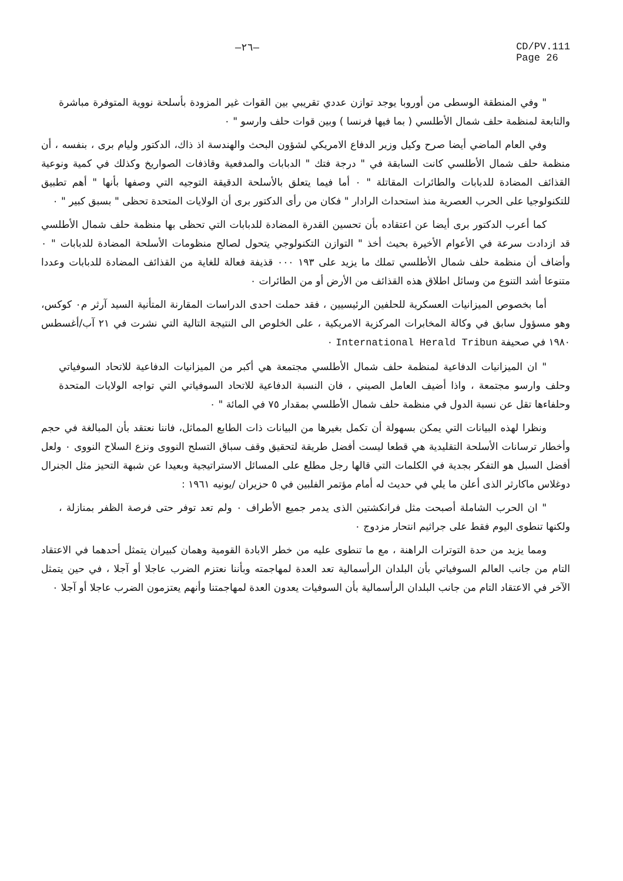—٢٦— CD/PV.111
Page 26
" وفي المنطقة الوسطى من أوروبا يوجد توازن عددي تقريبي بين القوات غير المزودة بأسلحة نووية المتوفرة مباشرة والتابعة لمنظمة حلف شمال الأطلسي ( بما فيها فرنسا ) وبين قوات حلف وارسو " ٠
وفي العام الماضي أيضا صرح وكيل وزير الدفاع الامريكي لشؤون البحث والهندسة اذ ذاك، الدكتور وليام برى ، بنفسه ، أن منظمة حلف شمال الأطلسي كانت السابقة في " درجة فتك " الدبابات والمدفعية وقاذفات الصواريخ وكذلك في كمية ونوعية القذائف المضادة للدبابات والطائرات المقاتلة " ٠ أما فيما يتعلق بالأسلحة الدقيقة التوجيه التي وصفها بأنها " أهم تطبيق للتكنولوجيا على الحرب العصرية منذ استحداث الرادار " فكان من رأى الدكتور برى أن الولايات المتحدة تحظى " بسبق كبير " ٠
كما أعرب الدكتور برى أيضا عن اعتقاده بأن تحسين القدرة المضادة للدبابات التي تحظى بها منظمة حلف شمال الأطلسي قد ازدادت سرعة في الأعوام الأخيرة بحيث أخذ " التوازن التكنولوجي يتحول لصالح منظومات الأسلحة المضادة للدبابات " ٠ وأضاف أن منظمة حلف شمال الأطلسي تملك ما يزيد على ١٩٣ ٠٠٠ قذيفة فعالة للغاية من القذائف المضادة للدبابات وعددا متنوعا أشد التنوع من وسائل اطلاق هذه القذائف من الأرض أو من الطائرات ٠
أما بخصوص الميزانيات العسكرية للحلفين الرئيسيين ، فقد حملت احدى الدراسات المقارنة المتأنية السيد آرثر م٠ كوكس، وهو مسؤول سابق في وكالة المخابرات المركزية الامريكية ، على الخلوص الى النتيجة التالية التي نشرت في ٢١ آب/أغسطس ١٩٨٠ في صحيفة International Herald Tribun ٠
" ان الميزانيات الدفاعية لمنظمة حلف شمال الأطلسي مجتمعة هي أكبر من الميزانيات الدفاعية للاتحاد السوفياتي وحلف وارسو مجتمعة ، واذا أضيف العامل الصيني ، فان النسبة الدفاعية للاتحاد السوفياتي التي تواجه الولايات المتحدة وحلفاءها تقل عن نسبة الدول في منظمة حلف شمال الأطلسي بمقدار ٧٥ في المائة " ٠
ونظرا لهذه البيانات التي يمكن بسهولة أن تكمل بغيرها من البيانات ذات الطابع المماثل، فاننا نعتقد بأن المبالغة في حجم وأخطار ترسانات الأسلحة التقليدية هي قطعا ليست أفضل طريقة لتحقيق وقف سباق التسلح النووى ونزع السلاح النووى ٠ ولعل أفضل السبل هو التفكر بجدية في الكلمات التي قالها رجل مطلع على المسائل الاستراتيجية وبعيدا عن شبهة التحيز مثل الجنرال دوغلاس ماكارثر الذى أعلن ما يلي في حديث له أمام مؤتمر الفلبين في ٥ حزيران /يونيه ١٩٦١ :
" ان الحرب الشاملة أصبحت مثل فرانكشتين الذى يدمر جميع الأطراف ٠ ولم تعد توفر حتى فرصة الظفر بمنازلة ، ولكنها تنطوى اليوم فقط على جراثيم انتحار مزدوج ٠
ومما يزيد من حدة التوترات الراهنة ، مع ما تنطوى عليه من خطر الابادة القومية وهمان كبيران يتمثل أحدهما في الاعتقاد التام من جانب العالم السوفياتي بأن البلدان الرأسمالية تعد العدة لمهاجمته وبأننا نعتزم الضرب عاجلا أو آجلا ، في حين يتمثل الآخر في الاعتقاد التام من جانب البلدان الرأسمالية بأن السوفيات يعدون العدة لمهاجمتنا وأنهم يعتزمون الضرب عاجلا أو آجلا ٠